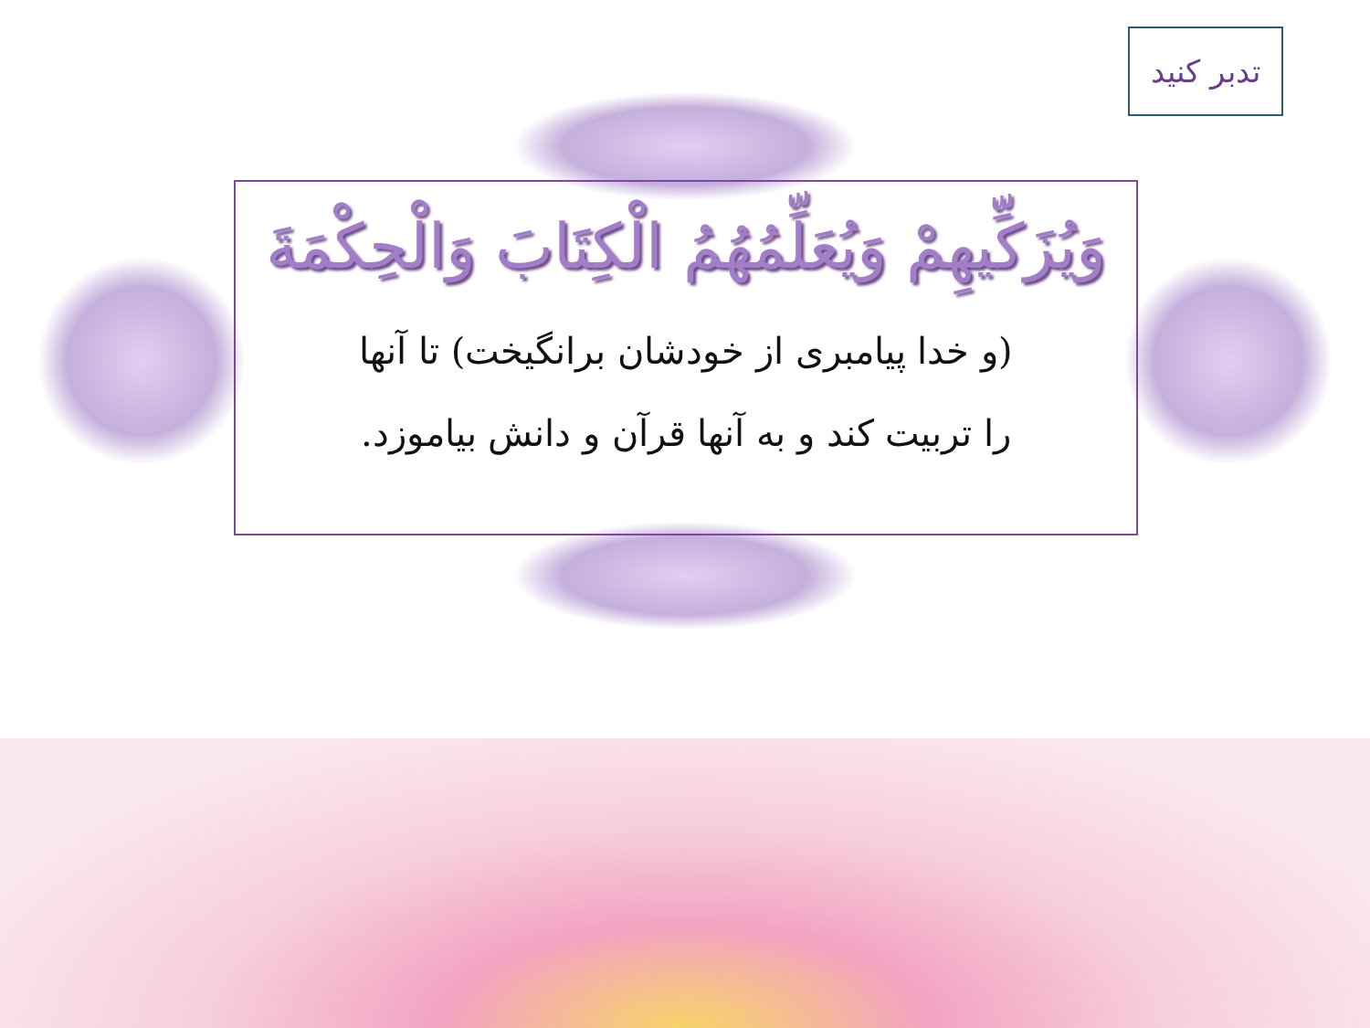تدبر کنید
وَیُزَکِّیهِمْ وَیُعَلِّمُهُمُ الْکِتَابَ وَالْحِکْمَةَ
(و خدا پیامبری از خودشان برانگیخت) تا آنها
را تربیت کند و به آنها قرآن و دانش بیاموزد.